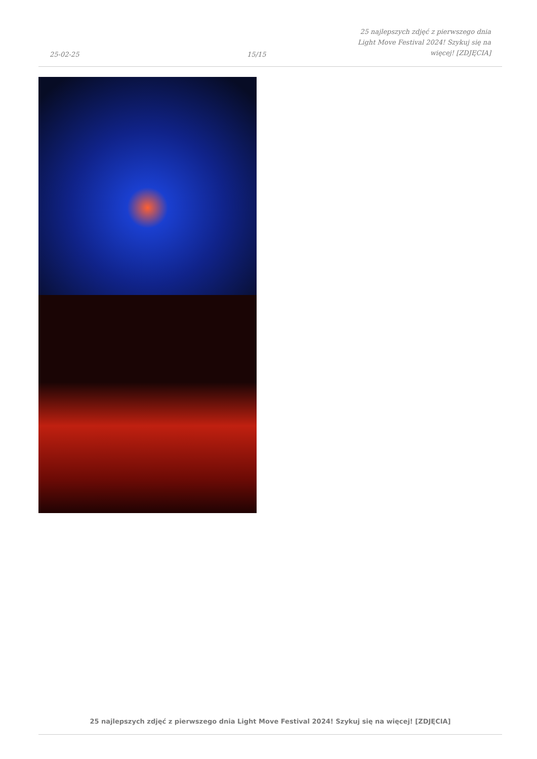25-02-25
15/15
25 najlepszych zdjęć z pierwszego dnia Light Move Festival 2024! Szykuj się na więcej! [ZDJĘCIA]
25 najlepszych zdjęć z pierwszego dnia Light Move Festival 2024! Szykuj się na więcej! [ZDJĘCIA]